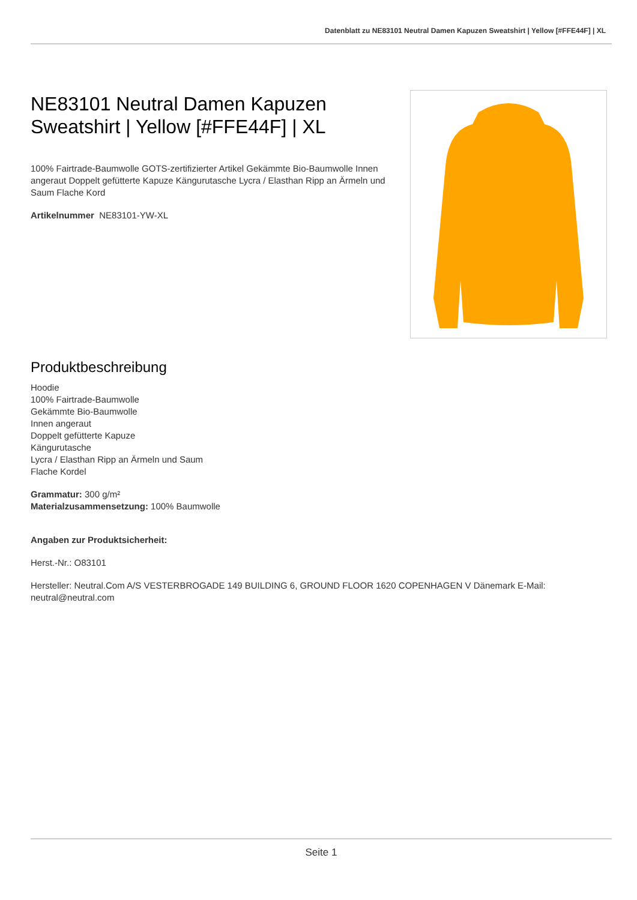Datenblatt zu NE83101 Neutral Damen Kapuzen Sweatshirt | Yellow [#FFE44F] | XL
NE83101 Neutral Damen Kapuzen Sweatshirt | Yellow [#FFE44F] | XL
100% Fairtrade-Baumwolle GOTS-zertifizierter Artikel Gekämmte Bio-Baumwolle Innen angeraut Doppelt gefütterte Kapuze Kängurutasche Lycra / Elasthan Ripp an Ärmeln und Saum Flache Kord
Artikelnummer NE83101-YW-XL
Produktbeschreibung
Hoodie
100% Fairtrade-Baumwolle
Gekämmte Bio-Baumwolle
Innen angeraut
Doppelt gefütterte Kapuze
Kängurutasche
Lycra / Elasthan Ripp an Ärmeln und Saum
Flache Kordel
Grammatur: 300 g/m²
Materialzusammensetzung: 100% Baumwolle
Angaben zur Produktsicherheit:
Herst.-Nr.: O83101
Hersteller: Neutral.Com A/S VESTERBROGADE 149 BUILDING 6, GROUND FLOOR 1620 COPENHAGEN V Dänemark E-Mail: neutral@neutral.com
Seite 1